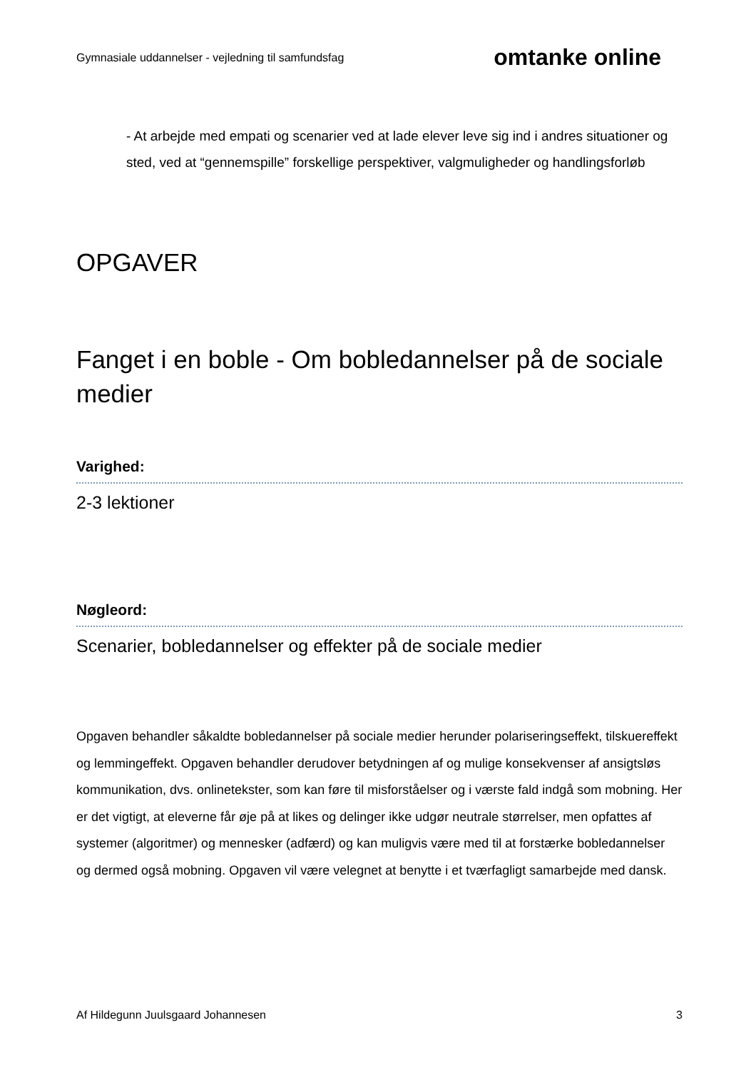Gymnasiale uddannelser - vejledning til samfundsfag omtanke online
- At arbejde med empati og scenarier ved at lade elever leve sig ind i andres situationer og sted, ved at “gennemspille” forskellige perspektiver, valgmuligheder og handlingsforløb
OPGAVER
Fanget i en boble - Om bobledannelser på de sociale medier
Varighed:
2-3 lektioner
Nøgleord:
Scenarier, bobledannelser og effekter på de sociale medier
Opgaven behandler såkaldte bobledannelser på sociale medier herunder polariseringseffekt, tilskuereffekt og lemmingeffekt. Opgaven behandler derudover betydningen af og mulige konsekvenser af ansigtsløs kommunikation, dvs. onlinetekster, som kan føre til misforståelser og i værste fald indgå som mobning. Her er det vigtigt, at eleverne får øje på at likes og delinger ikke udgør neutrale størrelser, men opfattes af systemer (algoritmer) og mennesker (adfærd) og kan muligvis være med til at forstærke bobledannelser og dermed også mobning. Opgaven vil være velegnet at benytte i et tværfagligt samarbejde med dansk.
Af Hildegunn Juulsgaard Johannesen 3